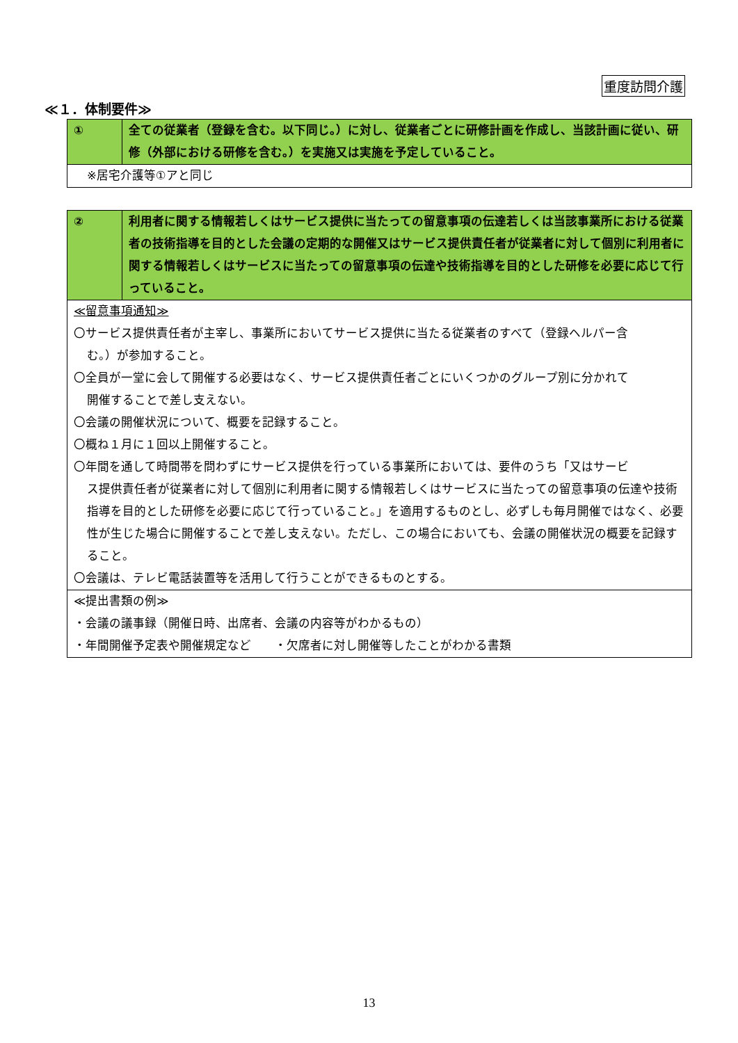重度訪問介護
≪１．体制要件≫
| ① | 全ての従業者（登録を含む。以下同じ。）に対し、従業者ごとに研修計画を作成し、当該計画に従い、研修（外部における研修を含む。）を実施又は実施を予定していること。 |
| ※居宅介護等①アと同じ | |
| ② | 利用者に関する情報若しくはサービス提供に当たっての留意事項の伝達若しくは当該事業所における従業者の技術指導を目的とした会議の定期的な開催又はサービス提供責任者が従業者に対して個別に利用者に関する情報若しくはサービスに当たっての留意事項の伝達や技術指導を目的とした研修を必要に応じて行っていること。 |
| ≪留意事項通知≫ 〇サービス提供責任者が主宰し、事業所においてサービス提供に当たる従業者のすべて（登録ヘルパー含 む。）が参加すること。 〇全員が一堂に会して開催する必要はなく、サービス提供責任者ごとにいくつかのグループ別に分かれて 開催することで差し支えない。 〇会議の開催状況について、概要を記録すること。 〇概ね１月に１回以上開催すること。 〇年間を通して時間帯を問わずにサービス提供を行っている事業所においては、要件のうち「又はサービ ス提供責任者が従業者に対して個別に利用者に関する情報若しくはサービスに当たっての留意事項の伝達や技術指導を目的とした研修を必要に応じて行っていること。」を適用するものとし、必ずしも毎月開催ではなく、必要性が生じた場合に開催することで差し支えない。ただし、この場合においても、会議の開催状況の概要を記録すること。 〇会議は、テレビ電話装置等を活用して行うことができるものとする。 | |
| ≪提出書類の例≫ ・会議の議事録（開催日時、出席者、会議の内容等がわかるもの） ・年間開催予定表や開催規定など ・欠席者に対し開催等したことがわかる書類 | |
13